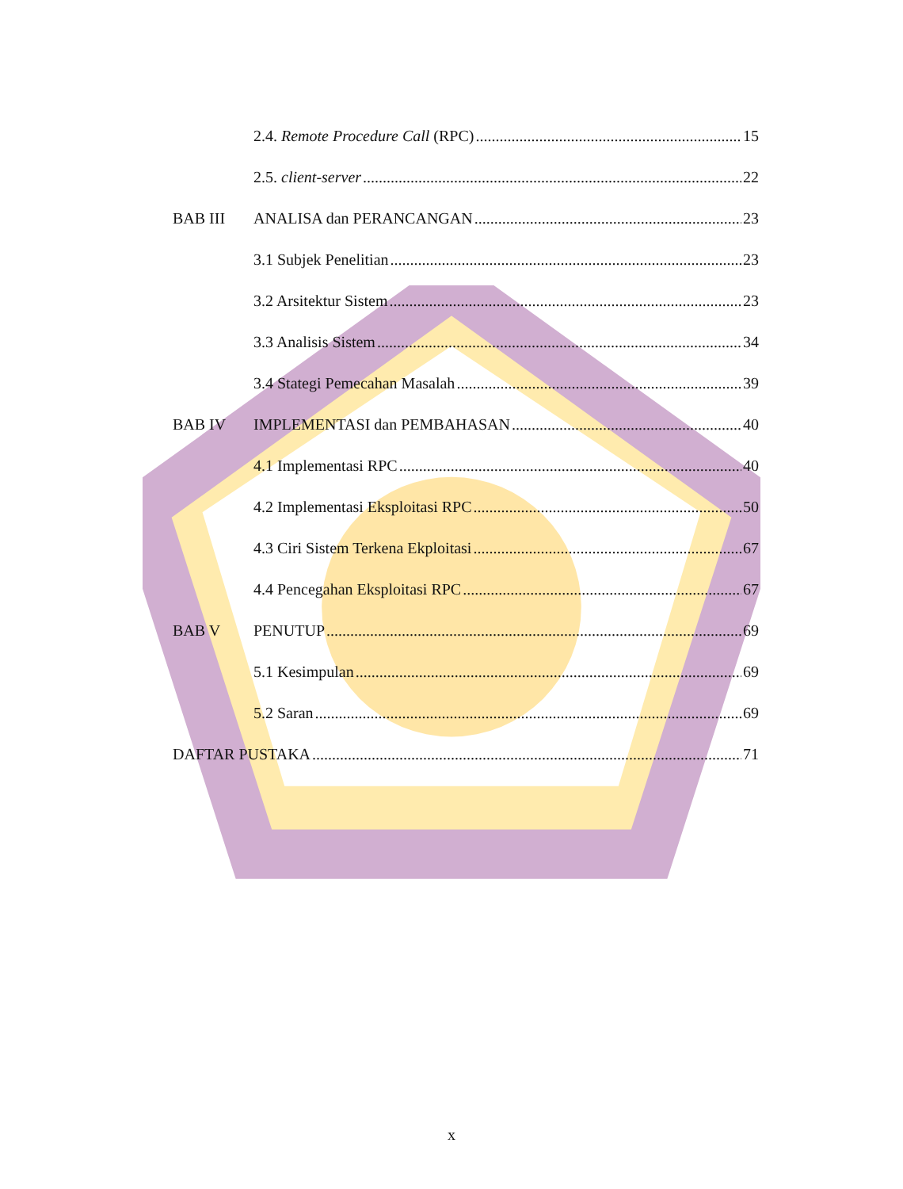2.4. Remote Procedure Call (RPC) 15
2.5. client-server 22
BAB III ANALISA dan PERANCANGAN 23
3.1 Subjek Penelitian 23
3.2 Arsitektur Sistem 23
3.3 Analisis Sistem 34
3.4 Stategi Pemecahan Masalah 39
BAB IV IMPLEMENTASI dan PEMBAHASAN 40
4.1 Implementasi RPC 40
4.2 Implementasi Eksploitasi RPC 50
4.3 Ciri Sistem Terkena Ekploitasi 67
4.4 Pencegahan Eksploitasi RPC 67
BAB V PENUTUP 69
5.1 Kesimpulan 69
5.2 Saran 69
DAFTAR PUSTAKA 71
x